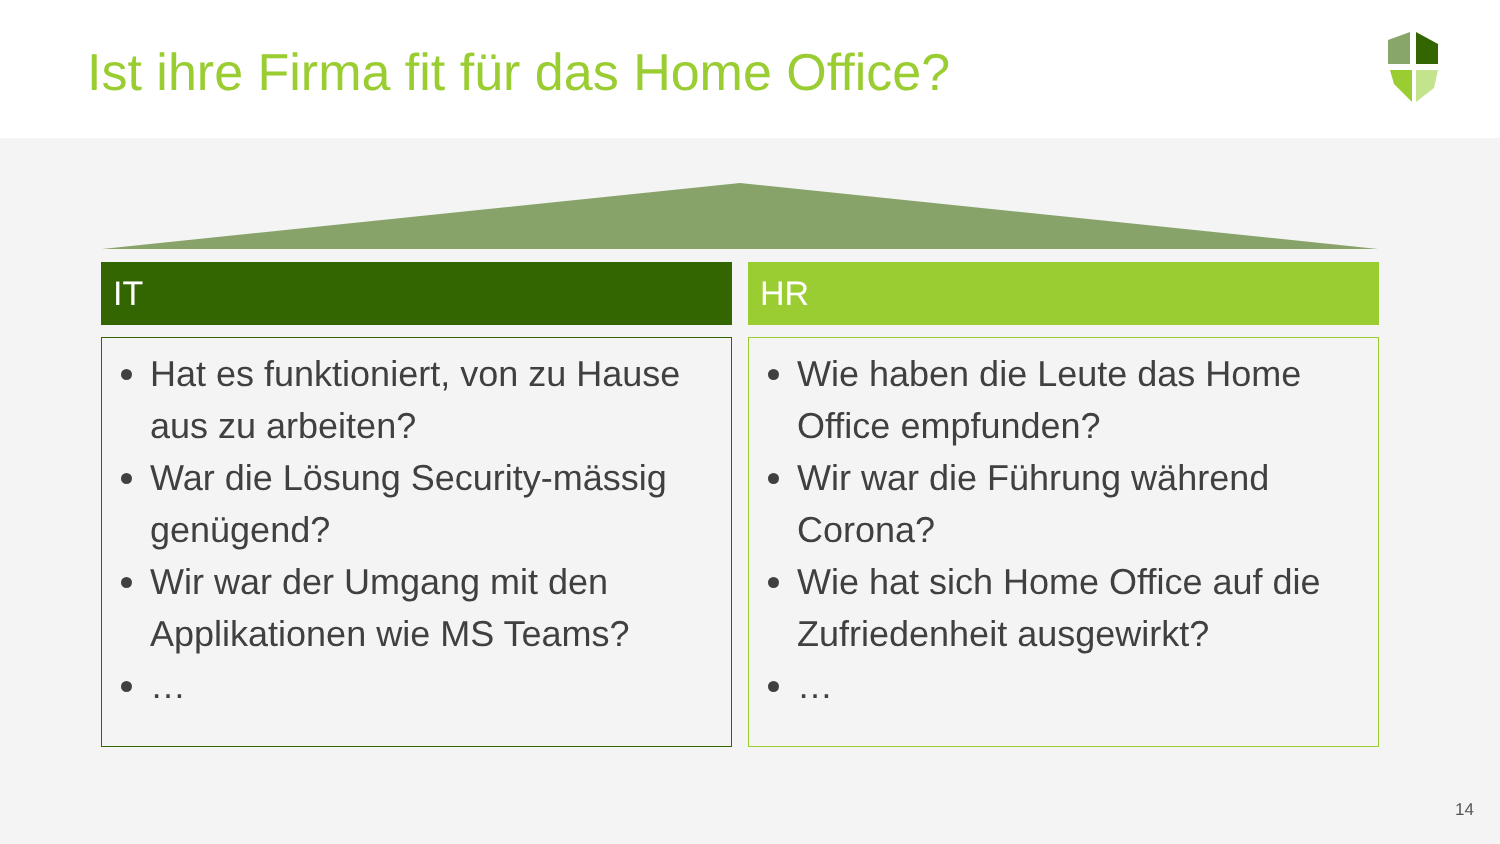Ist ihre Firma fit für das Home Office?
IT
Hat es funktioniert, von zu Hause aus zu arbeiten?
War die Lösung Security-mässig genügend?
Wir war der Umgang mit den Applikationen wie MS Teams?
…
HR
Wie haben die Leute das Home Office empfunden?
Wir war die Führung während Corona?
Wie hat sich Home Office auf die Zufriedenheit ausgewirkt?
…
14